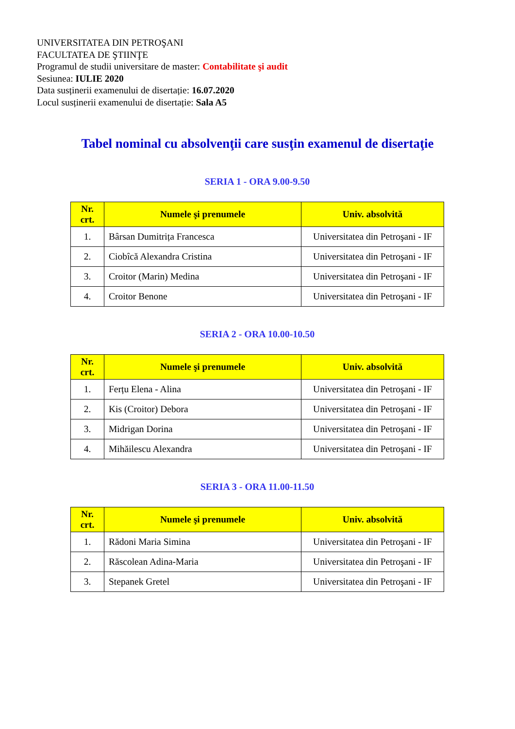UNIVERSITATEA DIN PETROŞANI
FACULTATEA DE ŞTIINŢE
Programul de studii universitare de master: Contabilitate şi audit
Sesiunea: IULIE 2020
Data susținerii examenului de disertație: 16.07.2020
Locul susținerii examenului de disertație: Sala A5
Tabel nominal cu absolvenţii care susţin examenul de disertaţie
SERIA 1 - ORA 9.00-9.50
| Nr. crt. | Numele şi prenumele | Univ. absolvită |
| --- | --- | --- |
| 1. | Bârsan Dumitrița Francesca | Universitatea din Petroşani - IF |
| 2. | Ciobîcă Alexandra Cristina | Universitatea din Petroşani - IF |
| 3. | Croitor (Marin) Medina | Universitatea din Petroşani - IF |
| 4. | Croitor Benone | Universitatea din Petroşani - IF |
SERIA 2 - ORA 10.00-10.50
| Nr. crt. | Numele şi prenumele | Univ. absolvită |
| --- | --- | --- |
| 1. | Ferțu Elena - Alina | Universitatea din Petroşani - IF |
| 2. | Kis (Croitor) Debora | Universitatea din Petroşani - IF |
| 3. | Midrigan Dorina | Universitatea din Petroşani - IF |
| 4. | Mihăilescu Alexandra | Universitatea din Petroşani - IF |
SERIA 3 - ORA 11.00-11.50
| Nr. crt. | Numele şi prenumele | Univ. absolvită |
| --- | --- | --- |
| 1. | Rădoni Maria Simina | Universitatea din Petroşani - IF |
| 2. | Răscolean Adina-Maria | Universitatea din Petroşani - IF |
| 3. | Stepanek Gretel | Universitatea din Petroşani - IF |